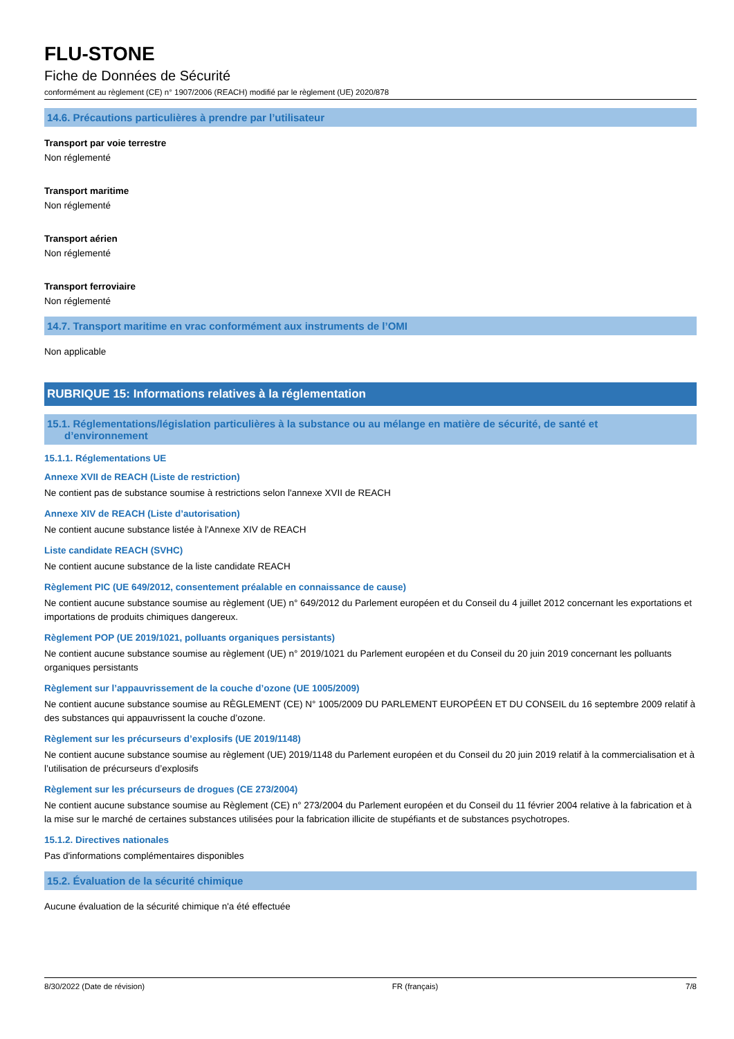FLU-STONE
Fiche de Données de Sécurité
conformément au règlement (CE) n° 1907/2006 (REACH) modifié par le règlement (UE) 2020/878
14.6. Précautions particulières à prendre par l’utilisateur
Transport par voie terrestre
Non réglementé
Transport maritime
Non réglementé
Transport aérien
Non réglementé
Transport ferroviaire
Non réglementé
14.7. Transport maritime en vrac conformément aux instruments de l’OMI
Non applicable
RUBRIQUE 15: Informations relatives à la réglementation
15.1. Réglementations/législation particulières à la substance ou au mélange en matière de sécurité, de santé et
d’environnement
15.1.1. Réglementations UE
Annexe XVII de REACH (Liste de restriction)
Ne contient pas de substance soumise à restrictions selon l'annexe XVII de REACH
Annexe XIV de REACH (Liste d’autorisation)
Ne contient aucune substance listée à l'Annexe XIV de REACH
Liste candidate REACH (SVHC)
Ne contient aucune substance de la liste candidate REACH
Règlement PIC (UE 649/2012, consentement préalable en connaissance de cause)
Ne contient aucune substance soumise au règlement (UE) n° 649/2012 du Parlement européen et du Conseil du 4 juillet 2012 concernant les exportations et importations de produits chimiques dangereux.
Règlement POP (UE 2019/1021, polluants organiques persistants)
Ne contient aucune substance soumise au règlement (UE) n° 2019/1021 du Parlement européen et du Conseil du 20 juin 2019 concernant les polluants organiques persistants
Règlement sur l’appauvrissement de la couche d’ozone (UE 1005/2009)
Ne contient aucune substance soumise au RÈGLEMENT (CE) N° 1005/2009 DU PARLEMENT EUROPÉEN ET DU CONSEIL du 16 septembre 2009 relatif à des substances qui appauvrissent la couche d’ozone.
Règlement sur les précurseurs d’explosifs (UE 2019/1148)
Ne contient aucune substance soumise au règlement (UE) 2019/1148 du Parlement européen et du Conseil du 20 juin 2019 relatif à la commercialisation et à l’utilisation de précurseurs d’explosifs
Règlement sur les précurseurs de drogues (CE 273/2004)
Ne contient aucune substance soumise au Règlement (CE) n° 273/2004 du Parlement européen et du Conseil du 11 février 2004 relative à la fabrication et à la mise sur le marché de certaines substances utilisées pour la fabrication illicite de stupéfiants et de substances psychotropes.
15.1.2. Directives nationales
Pas d'informations complémentaires disponibles
15.2. Évaluation de la sécurité chimique
Aucune évaluation de la sécurité chimique n'a été effectuée
8/30/2022 (Date de révision) FR (français) 7/8